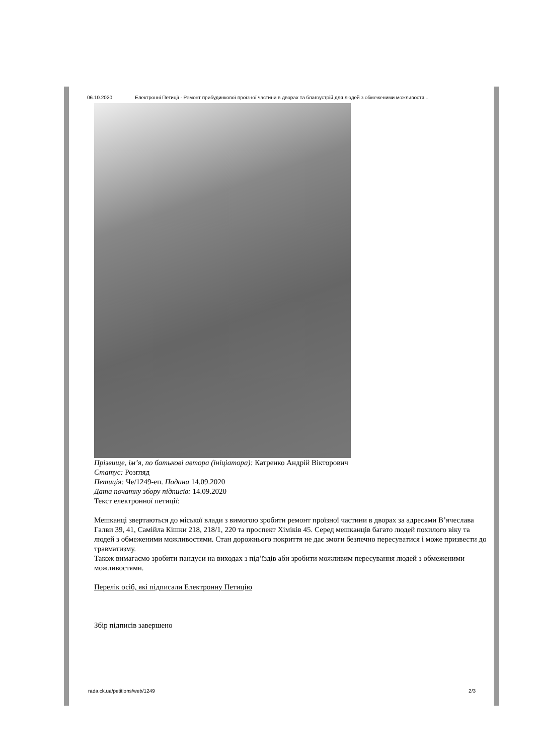06.10.2020 Електронні Петиції - Ремонт прибудинкової проїзної частини в дворах та благоустрій для людей з обмеженими можливостя...
Прізвище, ім’я, по батькові автора (ініціатора): Катренко Андрій Вікторович
Статус: Розгляд
Петиція: Че/1249-еп. Подана 14.09.2020
Дата початку збору підписів: 14.09.2020
Текст електронної петиції:
Мешканці звертаються до міської влади з вимогою зробити ремонт проїзної частини в дворах за адресами В’ячеслава Галви 39, 41, Самійла Кішки 218, 218/1, 220 та проспект Хіміків 45. Серед мешканців багато людей похилого віку та людей з обмеженими можливостями. Стан дорожнього покриття не дає змоги безпечно пересуватися і може призвести до травматизму.
Також вимагаємо зробити пандуси на виходах з під’їздів аби зробити можливим пересування людей з обмеженими можливостями.
Перелік осіб, які підписали Електронну Петицію
Збір підписів завершено
rada.ck.ua/petitions/web/1249 2/3